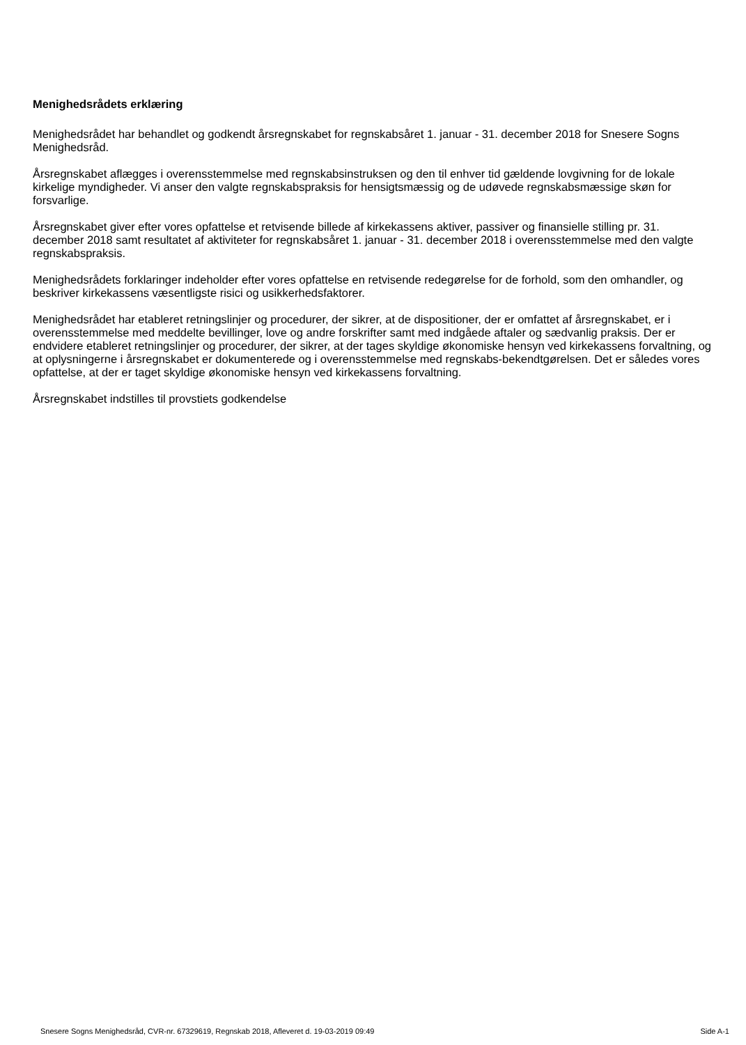Menighedsrådets erklæring
Menighedsrådet har behandlet og godkendt årsregnskabet for regnskabsåret 1. januar - 31. december 2018 for Snesere Sogns Menighedsråd.
Årsregnskabet aflægges i overensstemmelse med regnskabsinstruksen og den til enhver tid gældende lovgivning for de lokale kirkelige myndigheder. Vi anser den valgte regnskabspraksis for hensigtsmæssig og de udøvede regnskabsmæssige skøn for forsvarlige.
Årsregnskabet giver efter vores opfattelse et retvisende billede af kirkekassens aktiver, passiver og finansielle stilling pr. 31. december 2018 samt resultatet af aktiviteter for regnskabsåret 1. januar - 31. december 2018 i overensstemmelse med den valgte regnskabspraksis.
Menighedsrådets forklaringer indeholder efter vores opfattelse en retvisende redegørelse for de forhold, som den omhandler, og beskriver kirkekassens væsentligste risici og usikkerhedsfaktorer.
Menighedsrådet har etableret retningslinjer og procedurer, der sikrer, at de dispositioner, der er omfattet af årsregnskabet, er i overensstemmelse med meddelte bevillinger, love og andre forskrifter samt med indgåede aftaler og sædvanlig praksis. Der er endvidere etableret retningslinjer og procedurer, der sikrer, at der tages skyldige økonomiske hensyn ved kirkekassens forvaltning, og at oplysningerne i årsregnskabet er dokumenterede og i overensstemmelse med regnskabs-bekendtgørelsen. Det er således vores opfattelse, at der er taget skyldige økonomiske hensyn ved kirkekassens forvaltning.
Årsregnskabet indstilles til provstiets godkendelse
Snesere Sogns Menighedsråd, CVR-nr. 67329619, Regnskab 2018, Afleveret d. 19-03-2019 09:49 Side A-1